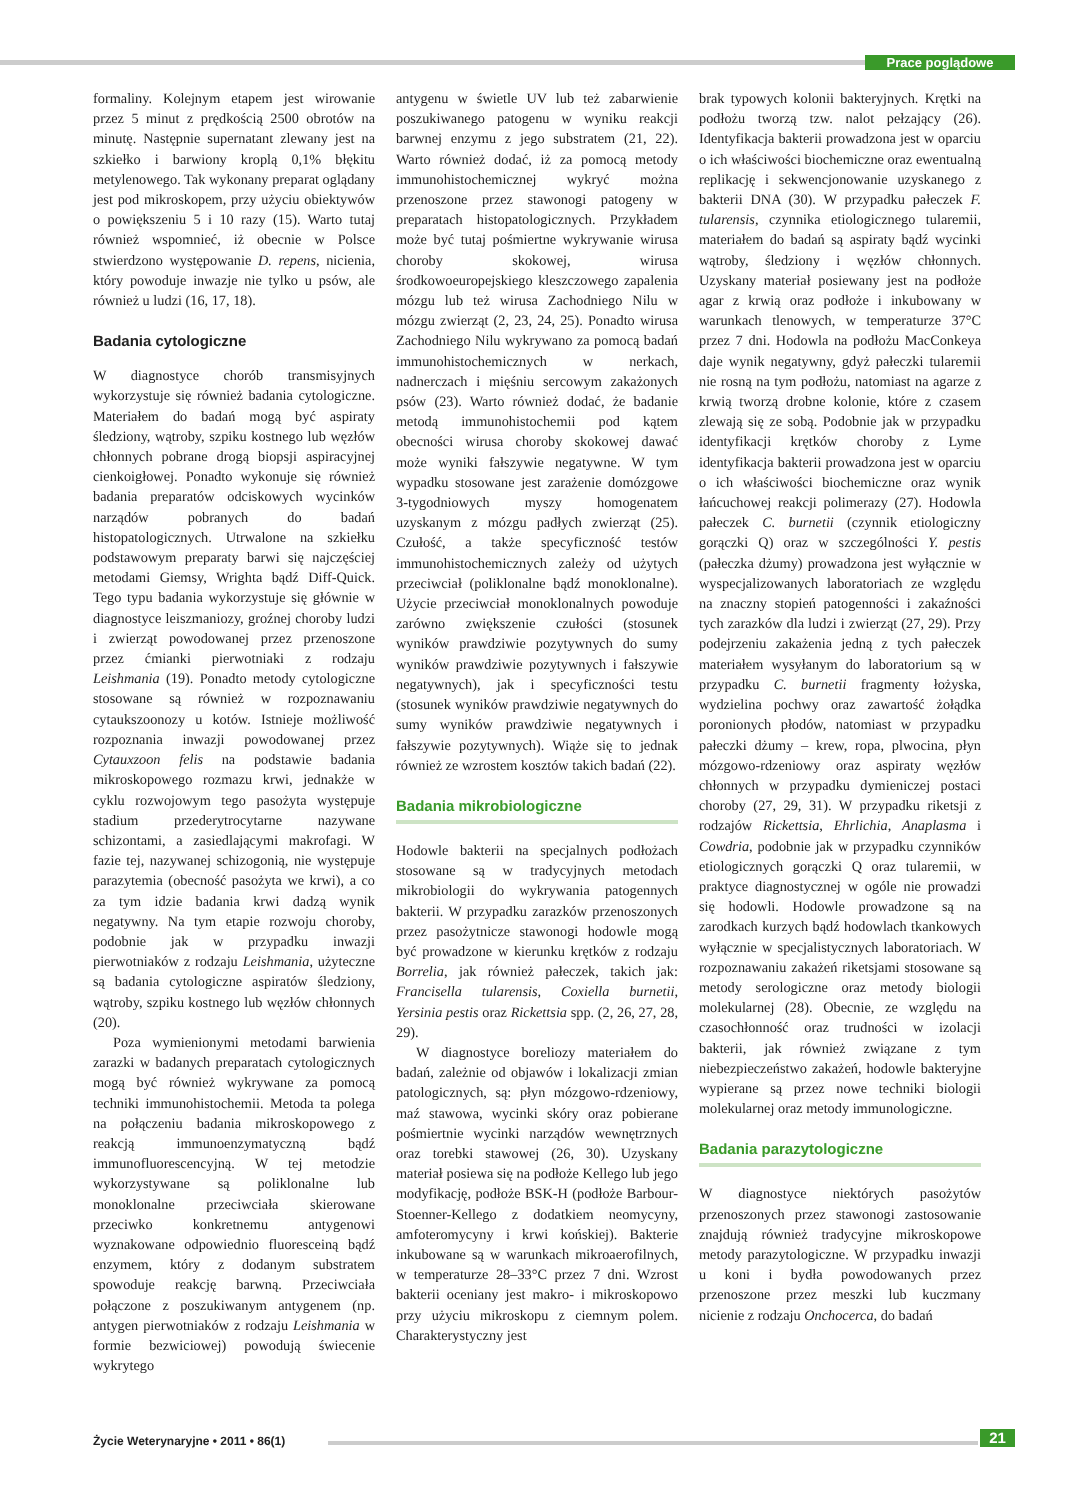Prace poglądowe
formaliny. Kolejnym etapem jest wirowanie przez 5 minut z prędkością 2500 obrotów na minutę. Następnie supernatant zlewany jest na szkiełko i barwiony kroplą 0,1% błękitu metylenowego. Tak wykonany preparat oglądany jest pod mikroskopem, przy użyciu obiektywów o powiększeniu 5 i 10 razy (15). Warto tutaj również wspomnieć, iż obecnie w Polsce stwierdzono występowanie D. repens, nicienia, który powoduje inwazje nie tylko u psów, ale również u ludzi (16, 17, 18).
Badania cytologiczne
W diagnostyce chorób transmisyjnych wykorzystuje się również badania cytologiczne. Materiałem do badań mogą być aspiraty śledziony, wątroby, szpiku kostnego lub węzłów chłonnych pobrane drogą biopsji aspiracyjnej cienkoigłowej. Ponadto wykonuje się również badania preparatów odciskowych wycinków narządów pobranych do badań histopatologicznych. Utrwalone na szkiełku podstawowym preparaty barwi się najczęściej metodami Giemsy, Wrighta bądź Diff-Quick. Tego typu badania wykorzystuje się głównie w diagnostyce leiszmaniozy, groźnej choroby ludzi i zwierząt powodowanej przez przenoszone przez ćmianki pierwotniaki z rodzaju Leishmania (19). Ponadto metody cytologiczne stosowane są również w rozpoznawaniu cytaukszoonozy u kotów. Istnieje możliwość rozpoznania inwazji powodowanej przez Cytauxzoon felis na podstawie badania mikroskopowego rozmazu krwi, jednakże w cyklu rozwojowym tego pasożyta występuje stadium przederytrocytarne nazywane schizontami, a zasiedlającymi makrofagi. W fazie tej, nazywanej schizogonią, nie występuje parazytemia (obecność pasożyta we krwi), a co za tym idzie badania krwi dadzą wynik negatywny. Na tym etapie rozwoju choroby, podobnie jak w przypadku inwazji pierwotniaków z rodzaju Leishmania, użyteczne są badania cytologiczne aspiratów śledziony, wątroby, szpiku kostnego lub węzłów chłonnych (20).
Poza wymienionymi metodami barwienia zarazki w badanych preparatach cytologicznych mogą być również wykrywane za pomocą techniki immunohistochemii. Metoda ta polega na połączeniu badania mikroskopowego z reakcją immunoenzymatyczną bądź immunofluorescencyjną. W tej metodzie wykorzystywane są poliklonalne lub monoklonalne przeciwciała skierowane przeciwko konkretnemu antygenowi wyznakowane odpowiednio fluoresceiną bądź enzymem, który z dodanym substratem spowoduje reakcję barwną. Przeciwciała połączone z poszukiwanym antygenem (np. antygen pierwotniaków z rodzaju Leishmania w formie bezwiciowej) powodują świecenie wykrytego
antygenu w świetle UV lub też zabarwienie poszukiwanego patogenu w wyniku reakcji barwnej enzymu z jego substratem (21, 22). Warto również dodać, iż za pomocą metody immunohistochemicznej wykryć można przenoszone przez stawonogi patogeny w preparatach histopatologicznych. Przykładem może być tutaj pośmiertne wykrywanie wirusa choroby skokowej, wirusa środkowoeuropejskiego kleszczowego zapalenia mózgu lub też wirusa Zachodniego Nilu w mózgu zwierząt (2, 23, 24, 25). Ponadto wirusa Zachodniego Nilu wykrywano za pomocą badań immunohistochemicznych w nerkach, nadnerczach i mięśniu sercowym zakażonych psów (23). Warto również dodać, że badanie metodą immunohistochemii pod kątem obecności wirusa choroby skokowej dawać może wyniki fałszywie negatywne. W tym wypadku stosowane jest zarażenie domózgowe 3-tygodniowych myszy homogenatem uzyskanym z mózgu padłych zwierząt (25). Czułość, a także specyficzność testów immunohistochemicznych zależy od użytych przeciwciał (poliklonalne bądź monoklonalne). Użycie przeciwciał monoklonalnych powoduje zarówno zwiększenie czułości (stosunek wyników prawdziwie pozytywnych do sumy wyników prawdziwie pozytywnych i fałszywie negatywnych), jak i specyficzności testu (stosunek wyników prawdziwie negatywnych do sumy wyników prawdziwie negatywnych i fałszywie pozytywnych). Wiąże się to jednak również ze wzrostem kosztów takich badań (22).
Badania mikrobiologiczne
Hodowle bakterii na specjalnych podłożach stosowane są w tradycyjnych metodach mikrobiologii do wykrywania patogennych bakterii. W przypadku zarazków przenoszonych przez pasożytnicze stawonogi hodowle mogą być prowadzone w kierunku krętków z rodzaju Borrelia, jak również pałeczek, takich jak: Francisella tularensis, Coxiella burnetii, Yersinia pestis oraz Rickettsia spp. (2, 26, 27, 28, 29).
W diagnostyce boreliozy materiałem do badań, zależnie od objawów i lokalizacji zmian patologicznych, są: płyn mózgowo-rdzeniowy, maź stawowa, wycinki skóry oraz pobierane pośmiertnie wycinki narządów wewnętrznych oraz torebki stawowej (26, 30). Uzyskany materiał posiewa się na podłoże Kellego lub jego modyfikację, podłoże BSK-H (podłoże Barbour-Stoenner-Kellego z dodatkiem neomycyny, amfoteromycyny i krwi końskiej). Bakterie inkubowane są w warunkach mikroaerofilnych, w temperaturze 28–33°C przez 7 dni. Wzrost bakterii oceniany jest makro- i mikroskopowo przy użyciu mikroskopu z ciemnym polem. Charakterystyczny jest
brak typowych kolonii bakteryjnych. Krętki na podłożu tworzą tzw. nalot pełzający (26). Identyfikacja bakterii prowadzona jest w oparciu o ich właściwości biochemiczne oraz ewentualną replikację i sekwencjonowanie uzyskanego z bakterii DNA (30). W przypadku pałeczek F. tularensis, czynnika etiologicznego tularemii, materiałem do badań są aspiraty bądź wycinki wątroby, śledziony i węzłów chłonnych. Uzyskany materiał posiewany jest na podłoże agar z krwią oraz podłoże i inkubowany w warunkach tlenowych, w temperaturze 37°C przez 7 dni. Hodowla na podłożu MacConkeya daje wynik negatywny, gdyż pałeczki tularemii nie rosną na tym podłożu, natomiast na agarze z krwią tworzą drobne kolonie, które z czasem zlewają się ze sobą. Podobnie jak w przypadku identyfikacji krętków choroby z Lyme identyfikacja bakterii prowadzona jest w oparciu o ich właściwości biochemiczne oraz wynik łańcuchowej reakcji polimerazy (27). Hodowla pałeczek C. burnetii (czynnik etiologiczny gorączki Q) oraz w szczególności Y. pestis (pałeczka dżumy) prowadzona jest wyłącznie w wyspecjalizowanych laboratoriach ze względu na znaczny stopień patogenności i zakaźności tych zarazków dla ludzi i zwierząt (27, 29). Przy podejrzeniu zakażenia jedną z tych pałeczek materiałem wysyłanym do laboratorium są w przypadku C. burnetii fragmenty łożyska, wydzielina pochwy oraz zawartość żołądka poronionych płodów, natomiast w przypadku pałeczki dżumy – krew, ropa, plwocina, płyn mózgowo-rdzeniowy oraz aspiraty węzłów chłonnych w przypadku dymieniczej postaci choroby (27, 29, 31). W przypadku riketsji z rodzajów Rickettsia, Ehrlichia, Anaplasma i Cowdria, podobnie jak w przypadku czynników etiologicznych gorączki Q oraz tularemii, w praktyce diagnostycznej w ogóle nie prowadzi się hodowli. Hodowle prowadzone są na zarodkach kurzych bądź hodowlach tkankowych wyłącznie w specjalistycznych laboratoriach. W rozpoznawaniu zakażeń riketsjami stosowane są metody serologiczne oraz metody biologii molekularnej (28). Obecnie, ze względu na czasochłonność oraz trudności w izolacji bakterii, jak również związane z tym niebezpieczeństwo zakażeń, hodowle bakteryjne wypierane są przez nowe techniki biologii molekularnej oraz metody immunologiczne.
Badania parazytologiczne
W diagnostyce niektórych pasożytów przenoszonych przez stawonogi zastosowanie znajdują również tradycyjne mikroskopowe metody parazytologiczne. W przypadku inwazji u koni i bydła powodowanych przez przenoszone przez meszki lub kuczmany nicienie z rodzaju Onchocerca, do badań
Życie Weterynaryjne • 2011 • 86(1)
21